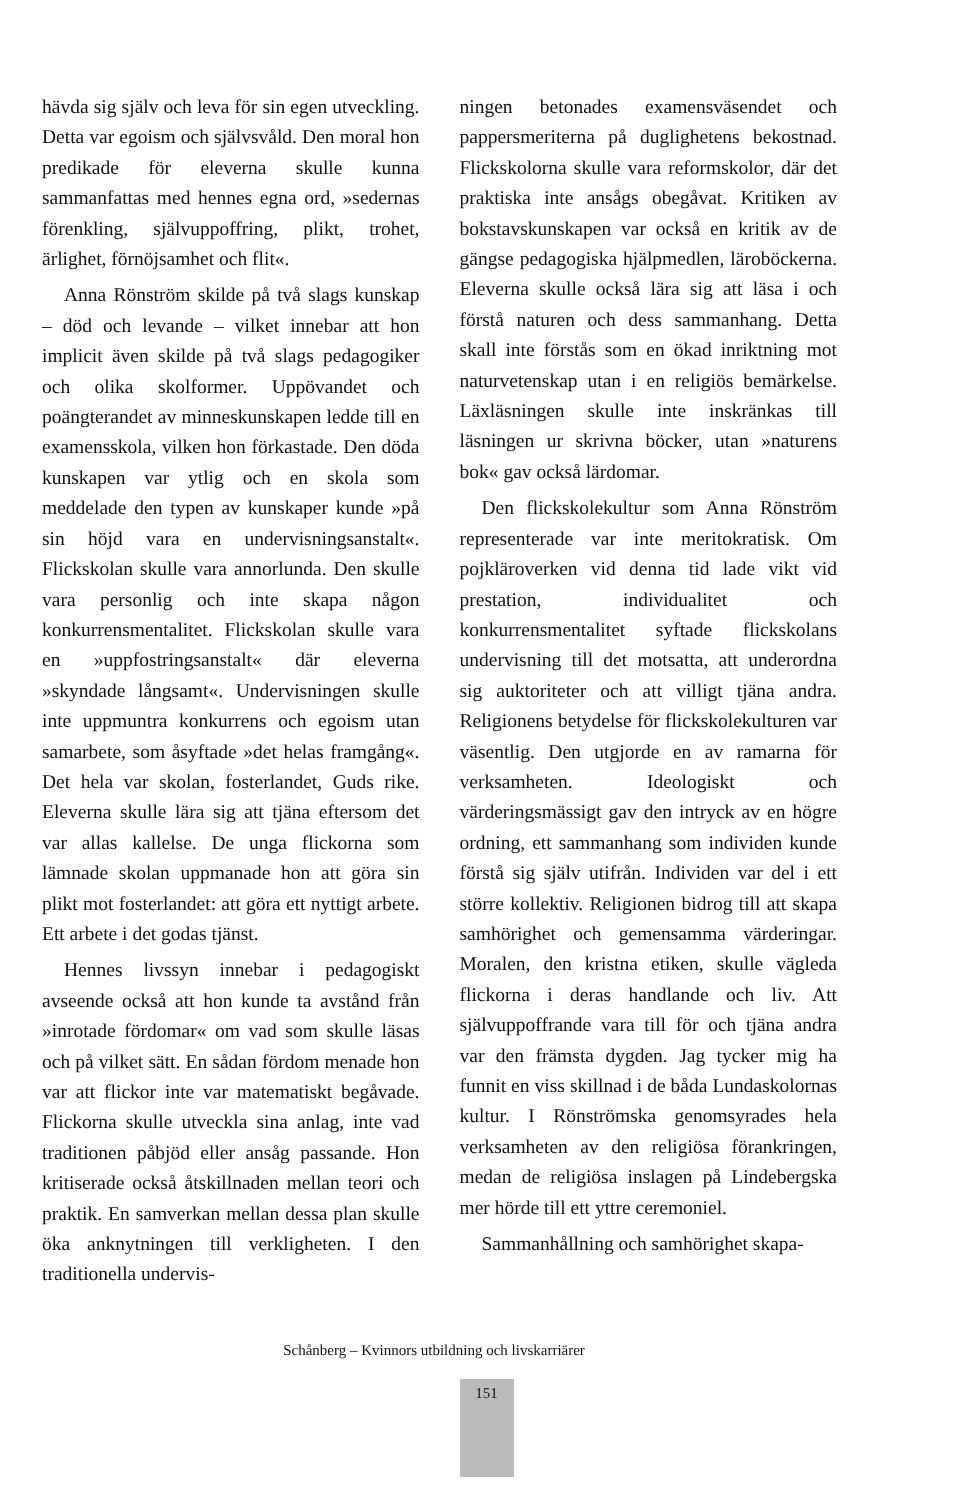hävda sig själv och leva för sin egen utveckling. Detta var egoism och självsvåld. Den moral hon predikade för eleverna skulle kunna sammanfattas med hennes egna ord, »sedernas förenkling, självuppoffring, plikt, trohet, ärlighet, förnöjsamhet och flit«.
Anna Rönström skilde på två slags kunskap – död och levande – vilket innebar att hon implicit även skilde på två slags pedagogiker och olika skolformer. Uppövandet och poängterandet av minneskunskapen ledde till en examensskola, vilken hon förkastade. Den döda kunskapen var ytlig och en skola som meddelade den typen av kunskaper kunde »på sin höjd vara en undervisningsanstalt«. Flickskolan skulle vara annorlunda. Den skulle vara personlig och inte skapa någon konkurrensmentalitet. Flickskolan skulle vara en »uppfostringsanstalt« där eleverna »skyndade långsamt«. Undervisningen skulle inte uppmuntra konkurrens och egoism utan samarbete, som åsyftade »det helas framgång«. Det hela var skolan, fosterlandet, Guds rike. Eleverna skulle lära sig att tjäna eftersom det var allas kallelse. De unga flickorna som lämnade skolan uppmanade hon att göra sin plikt mot fosterlandet: att göra ett nyttigt arbete. Ett arbete i det godas tjänst.
Hennes livssyn innebar i pedagogiskt avseende också att hon kunde ta avstånd från »inrotade fördomar« om vad som skulle läsas och på vilket sätt. En sådan fördom menade hon var att flickor inte var matematiskt begåvade. Flickorna skulle utveckla sina anlag, inte vad traditionen påbjöd eller ansåg passande. Hon kritiserade också åtskillnaden mellan teori och praktik. En samverkan mellan dessa plan skulle öka anknytningen till verkligheten. I den traditionella undervis-
ningen betonades examensväsendet och pappersmeriterna på duglighetens bekostnad. Flickskolorna skulle vara reformskolor, där det praktiska inte ansågs obegåvat. Kritiken av bokstavskunskapen var också en kritik av de gängse pedagogiska hjälpmedlen, läroböckerna. Eleverna skulle också lära sig att läsa i och förstå naturen och dess sammanhang. Detta skall inte förstås som en ökad inriktning mot naturvetenskap utan i en religiös bemärkelse. Läxläsningen skulle inte inskränkas till läsningen ur skrivna böcker, utan »naturens bok« gav också lärdomar.
Den flickskolekultur som Anna Rönström representerade var inte meritokratisk. Om pojkläroverken vid denna tid lade vikt vid prestation, individualitet och konkurrensmentalitet syftade flickskolans undervisning till det motsatta, att underordna sig auktoriteter och att villigt tjäna andra. Religionens betydelse för flickskolekulturen var väsentlig. Den utgjorde en av ramarna för verksamheten. Ideologiskt och värderingsmässigt gav den intryck av en högre ordning, ett sammanhang som individen kunde förstå sig själv utifrån. Individen var del i ett större kollektiv. Religionen bidrog till att skapa samhörighet och gemensamma värderingar. Moralen, den kristna etiken, skulle vägleda flickorna i deras handlande och liv. Att självuppoffrande vara till för och tjäna andra var den främsta dygden. Jag tycker mig ha funnit en viss skillnad i de båda Lundaskolornas kultur. I Rönströmska genomsyrades hela verksamheten av den religiösa förankringen, medan de religiösa inslagen på Lindebergska mer hörde till ett yttre ceremoniel.
Sammanhållning och samhörighet skapa-
Schånberg – Kvinnors utbildning och livskarriärer
151